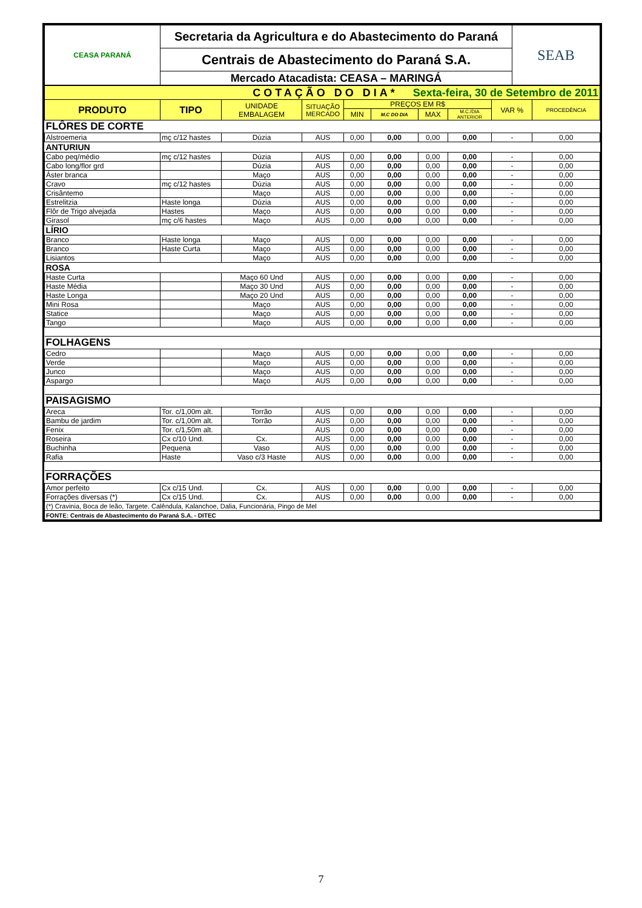| CEASA PARANÁ | Secretaria da Agricultura e do Abastecimento do Paraná | SEAB |
| | Centrais de Abastecimento do Paraná S.A. | |
| | Mercado Atacadista: CEASA – MARINGÁ | |
| COTAÇÃO DO DIA* Sexta-feira, 30 de Setembro de 2011 | | | | | | | | | |
| PRODUTO | TIPO | UNIDADE EMBALAGEM | SITUAÇÃO MERCADO | PREÇOS EM R$ | | | | VAR % | PROCEDÊNCIA |
| | | | | MIN | M.C DO DIA | MAX | M.C./DIA ANTERIOR | | |
| FLÔRES DE CORTE | | | | | | | | | |
| Alstroemeria | mç c/12 hastes | Dúzia | AUS | 0,00 | 0,00 | 0,00 | 0,00 | - | 0,00 |
| ANTURIUN | | | | | | | | | |
| Cabo peq/médio | mç c/12 hastes | Dúzia | AUS | 0,00 | 0,00 | 0,00 | 0,00 | - | 0,00 |
| Cabo long/flor grd | | Dúzia | AUS | 0,00 | 0,00 | 0,00 | 0,00 | - | 0,00 |
| Áster branca | | Maço | AUS | 0,00 | 0,00 | 0,00 | 0,00 | - | 0,00 |
| Cravo | mç c/12 hastes | Dúzia | AUS | 0,00 | 0,00 | 0,00 | 0,00 | - | 0,00 |
| Crisântemo | | Maço | AUS | 0,00 | 0,00 | 0,00 | 0,00 | - | 0,00 |
| Estrelitzia | Haste longa | Dúzia | AUS | 0,00 | 0,00 | 0,00 | 0,00 | - | 0,00 |
| Flôr de Trigo alvejada | Hastes | Maço | AUS | 0,00 | 0,00 | 0,00 | 0,00 | - | 0,00 |
| Girasol | mç c/6 hastes | Maço | AUS | 0,00 | 0,00 | 0,00 | 0,00 | - | 0,00 |
| LÍRIO | | | | | | | | | |
| Branco | Haste longa | Maço | AUS | 0,00 | 0,00 | 0,00 | 0,00 | - | 0,00 |
| Branco | Haste Curta | Maço | AUS | 0,00 | 0,00 | 0,00 | 0,00 | - | 0,00 |
| Lisiantos | | Maço | AUS | 0,00 | 0,00 | 0,00 | 0,00 | - | 0,00 |
| ROSA | | | | | | | | | |
| Haste Curta | | Maço 60 Und | AUS | 0,00 | 0,00 | 0,00 | 0,00 | - | 0,00 |
| Haste Média | | Maço 30 Und | AUS | 0,00 | 0,00 | 0,00 | 0,00 | - | 0,00 |
| Haste Longa | | Maço 20 Und | AUS | 0,00 | 0,00 | 0,00 | 0,00 | - | 0,00 |
| Mini Rosa | | Maço | AUS | 0,00 | 0,00 | 0,00 | 0,00 | - | 0,00 |
| Statice | | Maço | AUS | 0,00 | 0,00 | 0,00 | 0,00 | - | 0,00 |
| Tango | | Maço | AUS | 0,00 | 0,00 | 0,00 | 0,00 | - | 0,00 |
| FOLHAGENS | | | | | | | | | |
| Cedro | | Maço | AUS | 0,00 | 0,00 | 0,00 | 0,00 | - | 0,00 |
| Verde | | Maço | AUS | 0,00 | 0,00 | 0,00 | 0,00 | - | 0,00 |
| Junco | | Maço | AUS | 0,00 | 0,00 | 0,00 | 0,00 | - | 0,00 |
| Aspargo | | Maço | AUS | 0,00 | 0,00 | 0,00 | 0,00 | - | 0,00 |
| PAISAGISMO | | | | | | | | | |
| Areca | Tor. c/1,00m alt. | Torrão | AUS | 0,00 | 0,00 | 0,00 | 0,00 | - | 0,00 |
| Bambu de jardim | Tor. c/1,00m alt. | Torrão | AUS | 0,00 | 0,00 | 0,00 | 0,00 | - | 0,00 |
| Fenix | Tor. c/1,50m alt. | | AUS | 0,00 | 0,00 | 0,00 | 0,00 | - | 0,00 |
| Roseira | Cx c/10 Und. | Cx. | AUS | 0,00 | 0,00 | 0,00 | 0,00 | - | 0,00 |
| Buchinha | Pequena | Vaso | AUS | 0,00 | 0,00 | 0,00 | 0,00 | - | 0,00 |
| Rafia | Haste | Vaso c/3 Haste | AUS | 0,00 | 0,00 | 0,00 | 0,00 | - | 0,00 |
| FORRAÇÕES | | | | | | | | | |
| Amor perfeito | Cx c/15 Und. | Cx. | AUS | 0,00 | 0,00 | 0,00 | 0,00 | - | 0,00 |
| Forrações diversas (*) | Cx c/15 Und. | Cx. | AUS | 0,00 | 0,00 | 0,00 | 0,00 | - | 0,00 |
| (*) Cravinia, Boca de leão, Targete. Calêndula, Kalanchoe, Dalia, Funcionária, Pingo de Mel | | | | | | | | | |
| FONTE: Centrais de Abastecimento do Paraná S.A. - DITEC | | | | | | | | | |
7